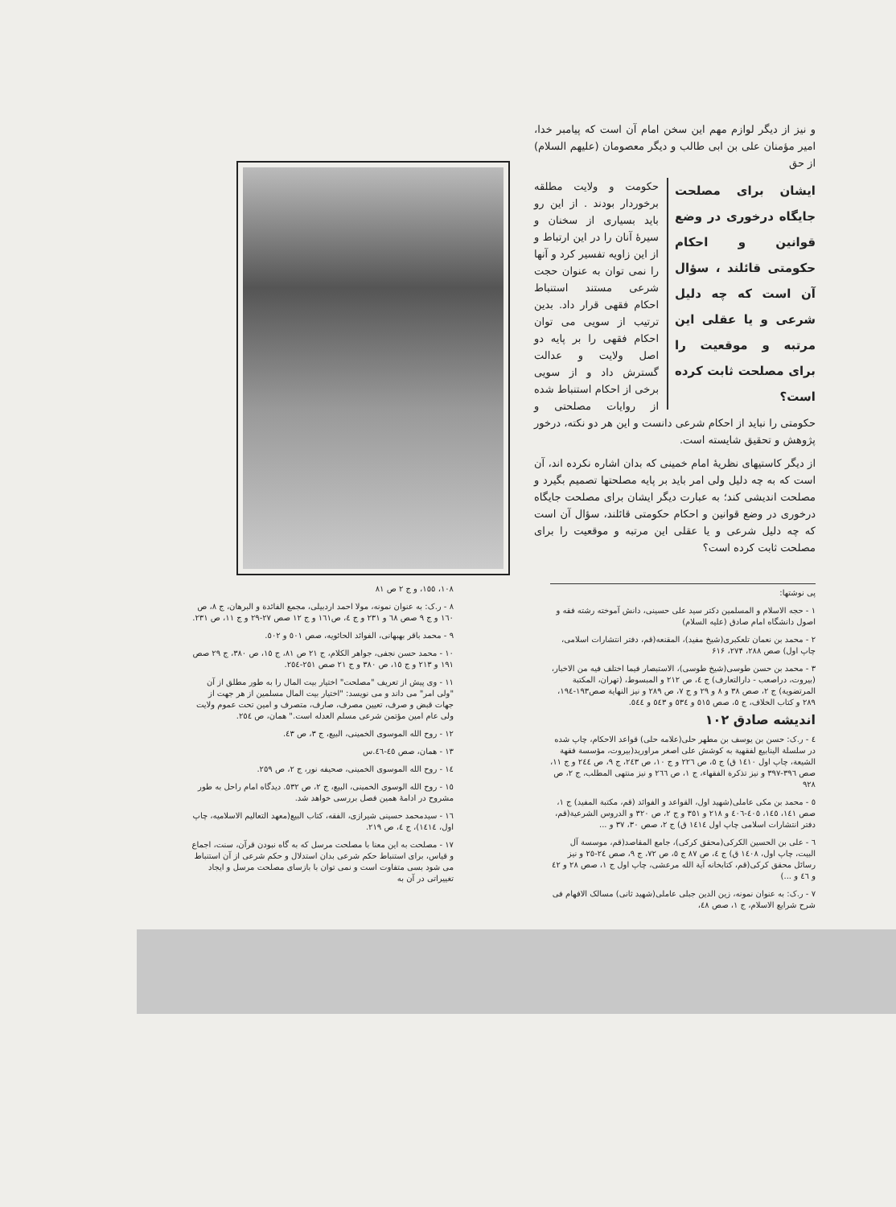و نیز از دیگر لوازم مهم این سخن امام آن است که پیامبر خدا، امیر مؤمنان علی بن ابی طالب و دیگر معصومان (علیهم السلام) از حق
ایشان برای مصلحت جایگاه درخوری در وضع قوانین و احکام حکومتی قائلند ، سؤال آن است که چه دلیل شرعی و یا عقلی این مرتبه و موقعیت را برای مصلحت ثابت کرده است؟
حکومت و ولایت مطلقه برخوردار بودند . از این رو باید بسیاری از سخنان و سیرهٔ آنان را در این ارتباط و از این زاویه تفسیر کرد و آنها را نمی توان به عنوان حجت شرعی مستند استنباط احکام فقهی قرار داد. بدین ترتیب از سویی می توان احکام فقهی را بر پایه دو اصل ولایت و عدالت گسترش داد و از سویی برخی از احکام استنباط شده از روایات مصلحتی و حکومتی را نباید از احکام شرعی دانست و این هر دو نکته، درخور پژوهش و تحقیق شایسته است.
از دیگر کاستیهای نظریهٔ امام خمینی که بدان اشاره نکرده اند، آن است که به چه دلیل ولی امر باید بر پایه مصلحتها تصمیم بگیرد و مصلحت اندیشی کند؛ به عبارت دیگر ایشان برای مصلحت جایگاه درخوری در وضع قوانین و احکام حکومتی قائلند، سؤال آن است که چه دلیل شرعی و یا عقلی این مرتبه و موقعیت را برای مصلحت ثابت کرده است؟
پی نوشتها:
۱ - حجه الاسلام و المسلمین دکتر سید علی حسینی، دانش آموخته رشته فقه و اصول دانشگاه امام صادق (علیه السلام)
۲ - محمد بن نعمان تلعکبری(شیخ مفید)، المقنعه(قم، دفتر انتشارات اسلامی، چاپ اول) صص ۲۸۸، ۲۷۴، ۶۱۶
۳ - محمد بن حسن طوسی(شیخ طوسی)، الاستبصار فیما اختلف فیه من الاخبار، (بیروت، دراصعب - دارالتعارف) ج ٤، ص ۲۱۲ و المبسوط، (تهران، المکتبة المرتضویة) ج ۲، صص ۳۸ و ۸ و ۲۹ و ج ۷، ص ۲۸۹ و نیز النهایة صص۱۹۳-۱۹٤، ۲۸۹ و کتاب الخلاف، ج ٥، صص ٥۱٥ و ٥۳٤ و ٥٤۳ و ٥٤٤.
اندیشه صادق ۱۰۲
٤ - ر.ک: حسن بن یوسف بن مطهر حلی(علامه حلی) قواعد الاحکام، چاپ شده در سلسلة الینابیع لفقهیة به کوشش علی اصغر مراورید(بیروت، مؤسسة فقهة الشیعة، چاپ اول ۱٤۱۰ ق) ج ٥، ص ۲۲٦ و ج ۱۰، ص ۲٤۳، ج ۹، ص ۲٤٤ و ج ۱۱، صص ۳۹٦-۳۹۷ و نیز تذکرة الفقهاء، ج ۱، ص ۲٦٦ و نیز منتهی المطلب، ج ۲، ص ۹۲۸
٥ - محمد بن مکی عاملی(شهید اول، القواعد و الفوائد (قم، مکتبة المفید) ج ۱، صص ۱٤۱، ۱٤٥، ٤۰٥-٤۰٦ و ۲۱۸ و ۳٥۱ و ج ۲، ص ۳۲۰ و الدروس الشرعیة(قم، دفتر انتشارات اسلامی چاپ اول ۱٤۱٤ ق) ج ۲، صص ۳۰، ۳۷ و ...
٦ - علی بن الحسین الکرکی(محقق کرکی)، جامع المقاصد(قم، موسسة آل البیت، چاپ اول، ۱٤۰۸ ق) ج ٤، ص ۸۷ ج ٥، ص ۷۲، ج ۹، صص ۲٤-۲٥ و نیز رسائل محقق کرکی(قم، کتابخانه آیة الله مرعشی، چاپ اول ج ۱، صص ۲۸ و ٤۲ و ٤٦ و ...)
۷ - ر.ک: به عنوان نمونه، زین الدین جبلی عاملی(شهید ثانی) مسالک الافهام فی شرح شرایع الاسلام، ج ۱، صص ٤۸،
۱۰۸، ۱٥٥، و ج ۲ ص ۸۱
۸ - ر.ک: به عنوان نمونه، مولا احمد اردبیلی، مجمع الفائدة و البرهان، ج ۸، ص ۱٦۰ و ج ۹ صص ٦۸ و ۲۳۱ و ج ٤، ص۱٦۱ و ج ۱۲ صص ۲۷-۲۹ و ج ۱۱، ص ۲۳۱.
۹ - محمد باقر بهبهانی، الفوائد الحائویه، صص ٥۰۱ و ٥۰۲.
۱۰ - محمد حسن نجفی، جواهر الکلام، ج ۲۱ ص ۸۱، ج ۱٥، ص ۳۸۰، ج ۲۹ صص ۱۹۱ و ۲۱۳ و ج ۱٥، ص ۳۸۰ و ج ۲۱ صص ۲٥۱-۲٥٤.
۱۱ - وی پیش از تعریف "مصلحت" اختیار بیت المال را به طور مطلق از آن "ولی امر" می داند و می نویسد: "اختیار بیت المال مسلمین از هر جهت از جهات قبض و صرف، تعیین مصرف، صارف، متصرف و امین تحت عموم ولایت ولی عام امین مؤتمن شرعی مسلم العدله است." همان، ص ۲٥٤.
۱۲ - روح الله الموسوی الخمینی، البیع، ج ۳، ص ٤۳.
۱۳ - همان، صص ٤٥-٤٦.س
۱٤ - روح الله الموسوی الخمینی، صحیفه نور، ج ۲، ص ۲٥۹.
۱٥ - روح الله الوسوی الخمینی، البیع، ج ۲، ص ٥۳۲. دیدگاه امام راحل به طور مشروح در ادامهٔ همین فصل بررسی خواهد شد.
۱٦ - سیدمحمد حسینی شیرازی، الفقه، کتاب البیع(معهد التعالیم الاسلامیه، چاپ اول، ۱٤۱٤)، ج ٤، ص ۲۱۹.
۱۷ - مصلحت به این معنا با مصلحت مرسل که به گاه نبودن قرآن، سنت، اجماع و قیاس، برای استنباط حکم شرعی بدان استدلال و حکم شرعی از آن استنباط می شود بسی متفاوت است و نمی توان با بازسای مصلحت مرسل و ایجاد تغییراتی در آن به